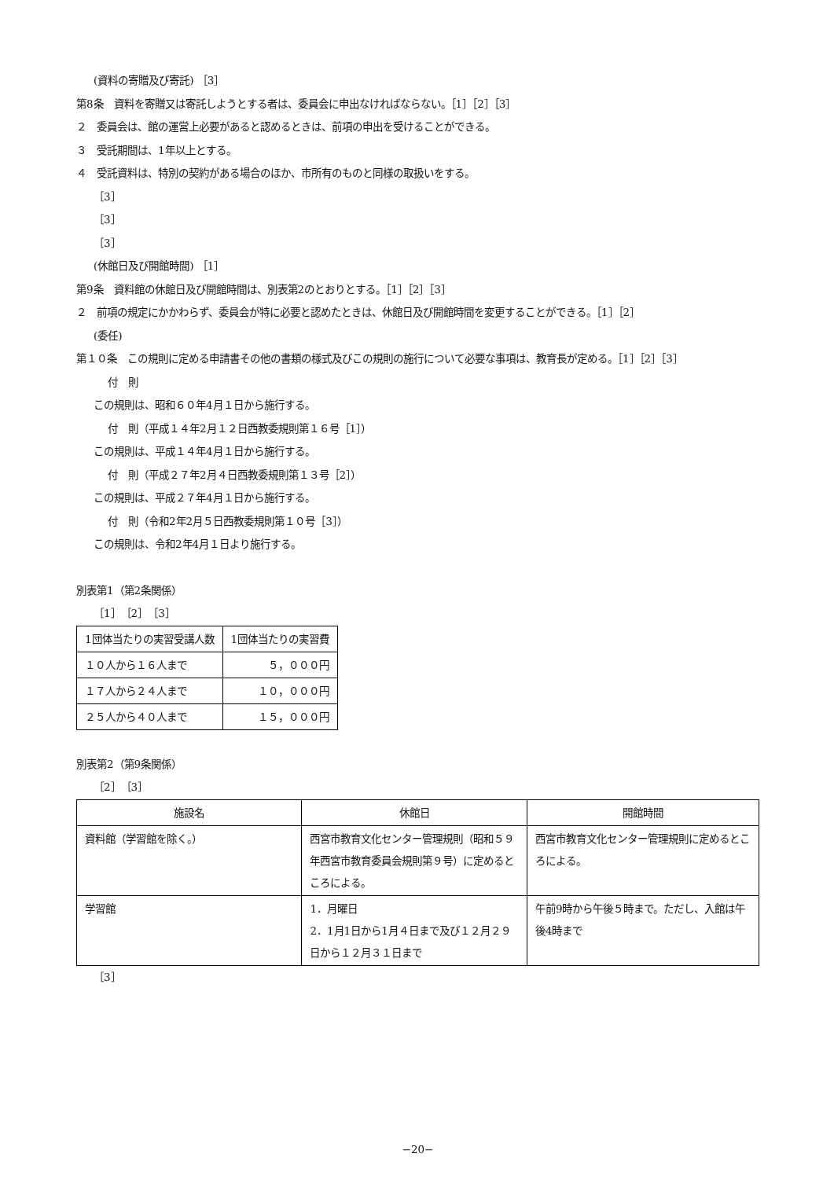(資料の寄贈及び寄託) ［3］
第8条　資料を寄贈又は寄託しようとする者は、委員会に申出なければならない。［1］［2］［3］
２　委員会は、館の運営上必要があると認めるときは、前項の申出を受けることができる。
３　受託期間は、1年以上とする。
４　受託資料は、特別の契約がある場合のほか、市所有のものと同様の取扱いをする。
［3］
［3］
［3］
(休館日及び開館時間) ［1］
第9条　資料館の休館日及び開館時間は、別表第2のとおりとする。［1］［2］［3］
２　前項の規定にかかわらず、委員会が特に必要と認めたときは、休館日及び開館時間を変更することができる。［1］［2］
(委任)
第１０条　この規則に定める申請書その他の書類の様式及びこの規則の施行について必要な事項は、教育長が定める。［1］［2］［3］
付　則
この規則は、昭和６０年4月１日から施行する。
付　則（平成１４年2月１２日西教委規則第１６号［1］）
この規則は、平成１４年4月１日から施行する。
付　則（平成２７年2月４日西教委規則第１３号［2］）
この規則は、平成２７年4月１日から施行する。
付　則（令和2年2月５日西教委規則第１０号［3］）
この規則は、令和2年4月１日より施行する。
別表第1（第2条関係）
［1］［2］［3］
| 1団体当たりの実習受講人数 | 1団体当たりの実習費 |
| １０人から１６人まで | ５，０００円 |
| １７人から２４人まで | １０，０００円 |
| ２５人から４０人まで | １５，０００円 |
別表第2（第9条関係）
［2］［3］
| 施設名 | 休館日 | 開館時間 |
| 資料館（学習館を除く。） | 西宮市教育文化センター管理規則（昭和５９年西宮市教育委員会規則第９号）に定めるところによる。 | 西宮市教育文化センター管理規則に定めるところによる。 |
| 学習館 | 1．月曜日 2．1月1日から1月４日まで及び１２月２９日から１２月３１日まで | 午前9時から午後５時まで。ただし、入館は午後4時まで |
［3］
−20−